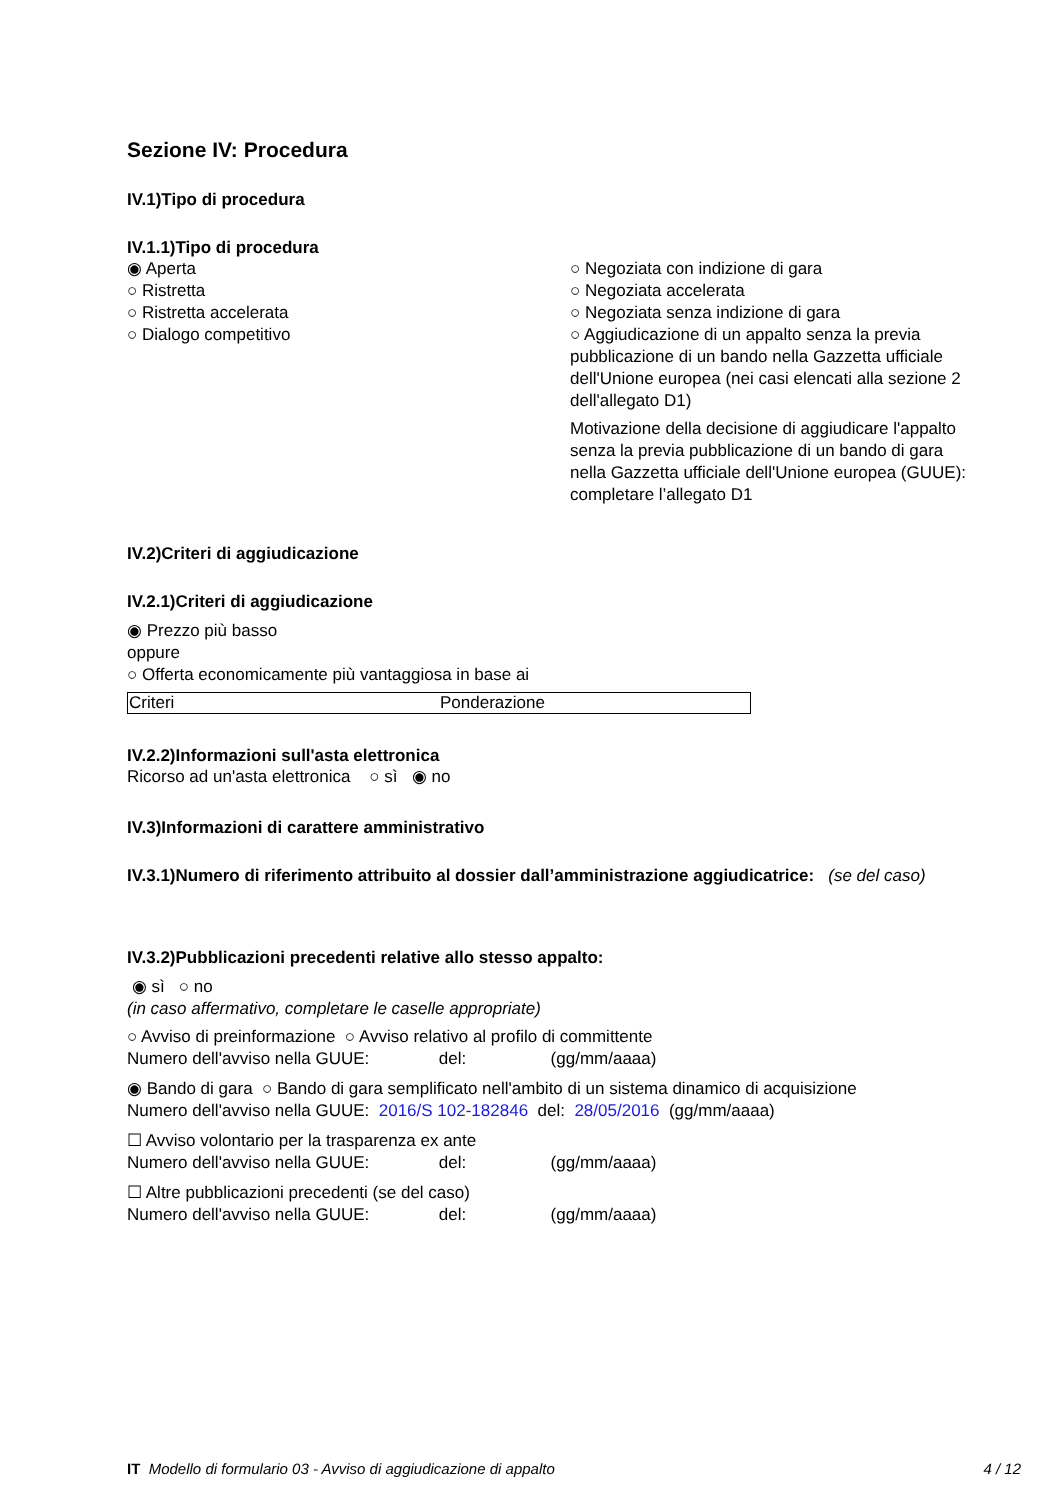Sezione IV: Procedura
IV.1)Tipo di procedura
IV.1.1)Tipo di procedura
◉ Aperta
○ Ristretta
○ Ristretta accelerata
○ Dialogo competitivo
○ Negoziata con indizione di gara
○ Negoziata accelerata
○ Negoziata senza indizione di gara
○ Aggiudicazione di un appalto senza la previa pubblicazione di un bando nella Gazzetta ufficiale dell'Unione europea (nei casi elencati alla sezione 2 dell'allegato D1)
Motivazione della decisione di aggiudicare l'appalto senza la previa pubblicazione di un bando di gara nella Gazzetta ufficiale dell'Unione europea (GUUE): completare l’allegato D1
IV.2)Criteri di aggiudicazione
IV.2.1)Criteri di aggiudicazione
◉ Prezzo più basso
oppure
○ Offerta economicamente più vantaggiosa in base ai
| Criteri | Ponderazione |
IV.2.2)Informazioni sull'asta elettronica
Ricorso ad un'asta elettronica ○ sì ◉ no
IV.3)Informazioni di carattere amministrativo
IV.3.1)Numero di riferimento attribuito al dossier dall’amministrazione aggiudicatrice: (se del caso)
IV.3.2)Pubblicazioni precedenti relative allo stesso appalto:
◉ sì ○ no
(in caso affermativo, completare le caselle appropriate)
○ Avviso di preinformazione ○ Avviso relativo al profilo di committente
Numero dell'avviso nella GUUE: del: (gg/mm/aaaa)
◉ Bando di gara ○ Bando di gara semplificato nell'ambito di un sistema dinamico di acquisizione
Numero dell'avviso nella GUUE: 2016/S 102-182846 del: 28/05/2016 (gg/mm/aaaa)
☐ Avviso volontario per la trasparenza ex ante
Numero dell'avviso nella GUUE: del: (gg/mm/aaaa)
☐ Altre pubblicazioni precedenti (se del caso)
Numero dell'avviso nella GUUE: del: (gg/mm/aaaa)
IT Modello di formulario 03 - Avviso di aggiudicazione di appalto 4 / 12